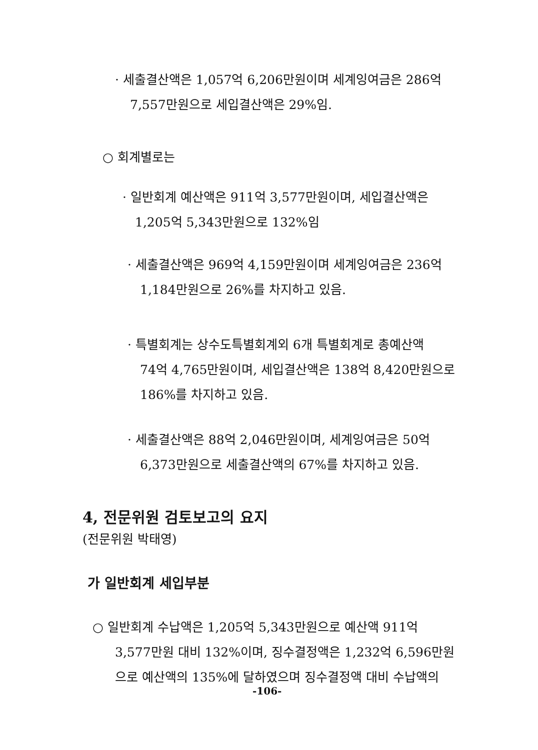· 세출결산액은 1,057억 6,206만원이며 세계잉여금은 286억
7,557만원으로 세입결산액은 29%임.
○ 회계별로는
· 일반회계 예산액은 911억 3,577만원이며, 세입결산액은
1,205억 5,343만원으로 132%임
· 세출결산액은 969억 4,159만원이며 세계잉여금은 236억
1,184만원으로 26%를 차지하고 있음.
· 특별회계는 상수도특별회계외 6개 특별회계로 총예산액
74억 4,765만원이며, 세입결산액은 138억 8,420만원으로
186%를 차지하고 있음.
· 세출결산액은 88억 2,046만원이며, 세계잉여금은 50억
6,373만원으로 세출결산액의 67%를 차지하고 있음.
4, 전문위원 검토보고의 요지
(전문위원 박태영)
가 일반회계 세입부분
○ 일반회계 수납액은 1,205억 5,343만원으로 예산액 911억
3,577만원 대비 132%이며, 징수결정액은 1,232억 6,596만원
으로 예산액의 135%에 달하였으며 징수결정액 대비 수납액의
-106-